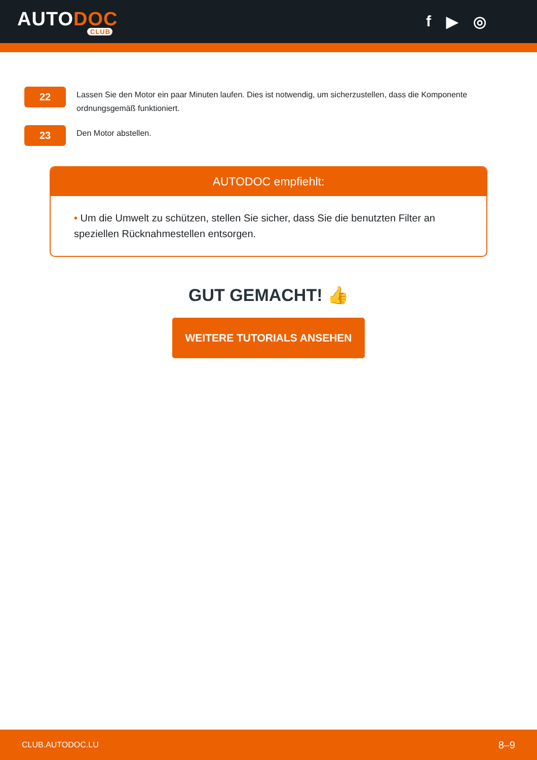AUTODOC
CLUB
f ▶ ◎
22
Lassen Sie den Motor ein paar Minuten laufen. Dies ist notwendig, um sicherzustellen, dass die Komponente ordnungsgemäß funktioniert.
23
Den Motor abstellen.
AUTODOC empfiehlt:
• Um die Umwelt zu schützen, stellen Sie sicher, dass Sie die benutzten Filter an speziellen Rücknahmestellen entsorgen.
GUT GEMACHT! 👍
WEITERE TUTORIALS ANSEHEN
CLUB.AUTODOC.LU 8–9